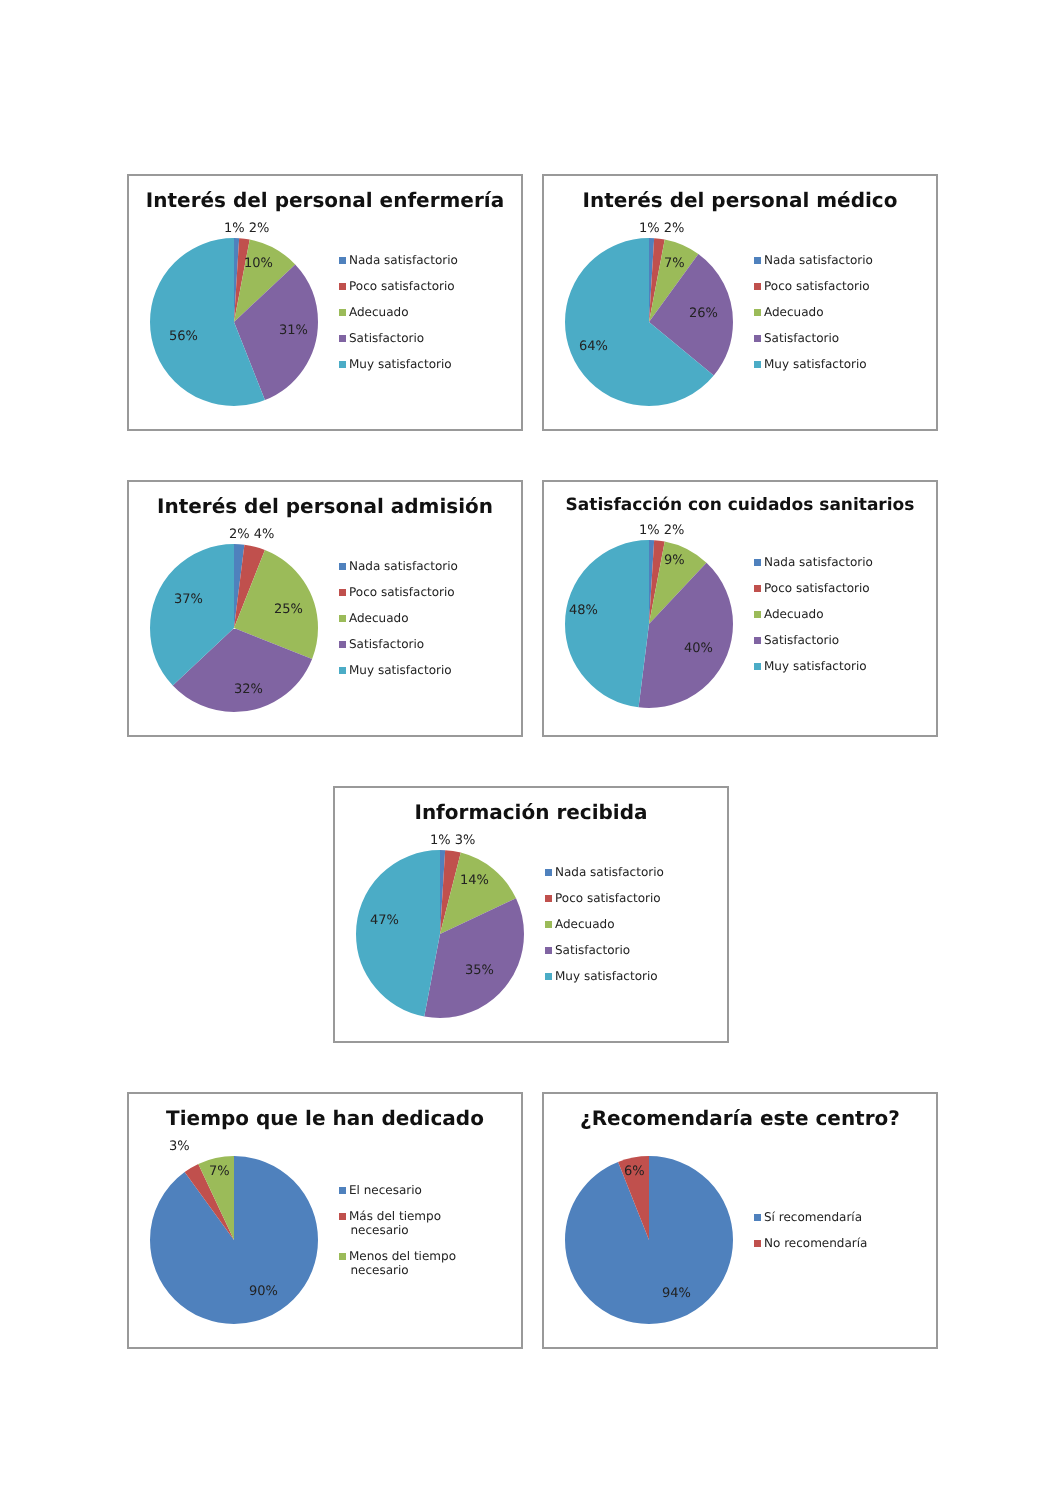Interés del personal enfermería
1% 2%
10%
31%
56%
Nada satisfactorio
Poco satisfactorio
Adecuado
Satisfactorio
Muy satisfactorio
Interés del personal médico
1% 2%
7%
26%
64%
Nada satisfactorio
Poco satisfactorio
Adecuado
Satisfactorio
Muy satisfactorio
Interés del personal admisión
2% 4%
25%
32%
37%
Nada satisfactorio
Poco satisfactorio
Adecuado
Satisfactorio
Muy satisfactorio
Satisfacción con cuidados sanitarios
1% 2%
9%
40%
48%
Nada satisfactorio
Poco satisfactorio
Adecuado
Satisfactorio
Muy satisfactorio
Información recibida
1% 3%
14%
35%
47%
Nada satisfactorio
Poco satisfactorio
Adecuado
Satisfactorio
Muy satisfactorio
Tiempo que le han dedicado
3%
7%
90%
El necesario
Más del tiempo
necesario
Menos del tiempo
necesario
¿Recomendaría este centro?
6%
94%
Sí recomendaría
No recomendaría